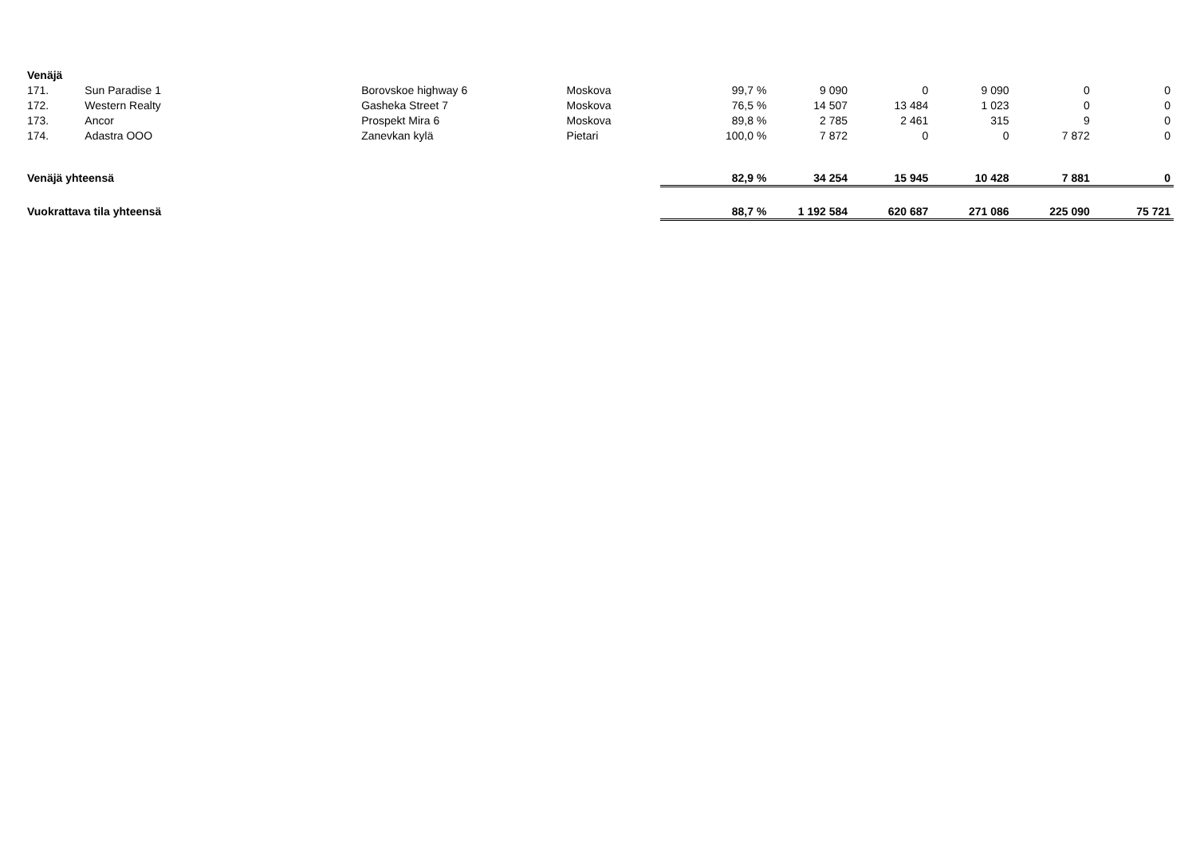| Venäjä | | | | | | | | | |
| 171. | Sun Paradise 1 | Borovskoe highway 6 | Moskova | 99,7 % | 9 090 | 0 | 9 090 | 0 | 0 |
| 172. | Western Realty | Gasheka Street 7 | Moskova | 76,5 % | 14 507 | 13 484 | 1 023 | 0 | 0 |
| 173. | Ancor | Prospekt Mira 6 | Moskova | 89,8 % | 2 785 | 2 461 | 315 | 9 | 0 |
| 174. | Adastra OOO | Zanevkan kylä | Pietari | 100,0 % | 7 872 | 0 | 0 | 7 872 | 0 |
| Venäjä yhteensä | | | | 82,9 % | 34 254 | 15 945 | 10 428 | 7 881 | 0 |
| Vuokrattava tila yhteensä | | | | 88,7 % | 1 192 584 | 620 687 | 271 086 | 225 090 | 75 721 |